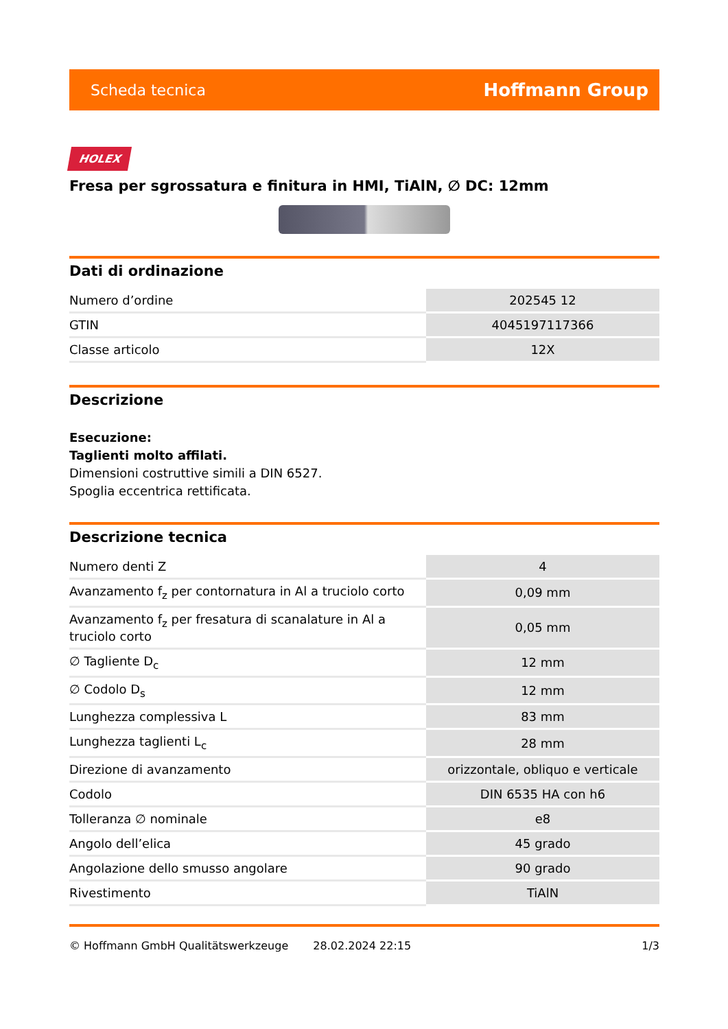Scheda tecnica Hoffmann Group
HOLEX
Fresa per sgrossatura e finitura in HMI, TiAlN, ∅ DC: 12mm
Dati di ordinazione
| Numero d’ordine | 202545 12 |
| GTIN | 4045197117366 |
| Classe articolo | 12X |
Descrizione
Esecuzione:
Taglienti molto affilati.
Dimensioni costruttive simili a DIN 6527.
Spoglia eccentrica rettificata.
Descrizione tecnica
| Numero denti Z | 4 |
| Avanzamento f<sub>z</sub> per contornatura in Al a truciolo corto | 0,09 mm |
| Avanzamento f<sub>z</sub> per fresatura di scanalature in Al a truciolo corto | 0,05 mm |
| ∅ Tagliente D<sub>c</sub> | 12 mm |
| ∅ Codolo D<sub>s</sub> | 12 mm |
| Lunghezza complessiva L | 83 mm |
| Lunghezza taglienti L<sub>c</sub> | 28 mm |
| Direzione di avanzamento | orizzontale, obliquo e verticale |
| Codolo | DIN 6535 HA con h6 |
| Tolleranza ∅ nominale | e8 |
| Angolo dell’elica | 45 grado |
| Angolazione dello smusso angolare | 90 grado |
| Rivestimento | TiAlN |
© Hoffmann GmbH Qualitätswerkzeuge 28.02.2024 22:15 1/3